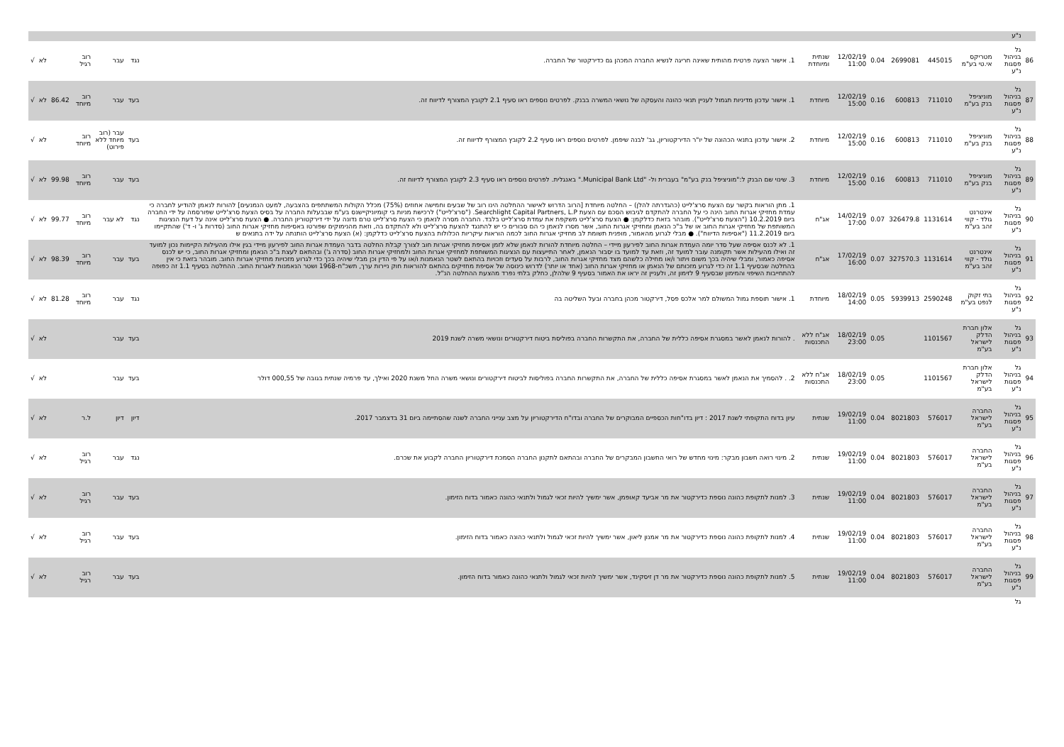| | נ"ע | | | | | | | | | | | | | |
| 86 | גל בניהול פסגות נ"ע | מטריקס אי.טי בע"מ | 445015 | 2699081 | 0.04 | 12/02/19 11:00 | שנתית ומיוחדת | 1. אישור הצעה פרטית מהותית שאינה חריגה לנשיא החברה המכהן גם כדירקטור של החברה. | נגד | עבר | רוב רגיל | | לא | √ |
| 87 | גל בניהול פסגות נ"ע | מוניציפל בנק בע"מ | 711010 | 600813 | 0.16 | 12/02/19 15:00 | מיוחדת | 1. אישור עדכון מדיניות תגמול לעניין תנאי כהונה והעסקה של נושאי המשרה בבנק. לפרטים נוספים ראו סעיף 2.1 לקובץ המצורף לדיווח זה. | בעד | עבר | רוב מיוחד | 86.42 | לא | √ |
| 88 | גל בניהול פסגות נ"ע | מוניציפל בנק בע"מ | 711010 | 600813 | 0.16 | 12/02/19 15:00 | מיוחדת | 2. אישור עדכון בתנאי הכהונה של יו"ר הדירקטוריון, גב' לבנה שיפמן. לפרטים נוספים ראו סעיף 2.2 לקובץ המצורף לדיווח זה. | בעד | עבר (רוב מיוחד ללא פירוט) | רוב מיוחד | | לא | √ |
| 89 | גל בניהול פסגות נ"ע | מוניציפל בנק בע"מ | 711010 | 600813 | 0.16 | 12/02/19 15:00 | מיוחדת | 3. שינוי שם הבנק ל:"מוניציפל בנק בע"מ" בעברית ול- "Municipal Bank Ltd." באנגלית. לפרטים נוספים ראו סעיף 2.3 לקובץ המצורף לדיווח זה. | בעד | עבר | רוב מיוחד | 99.98 | לא | √ |
| 90 | גל בניהול פסגות נ"ע | אינטרנט גולד - קווי זהב בע"מ | 1131614 | 326479.8 | 0.07 | 14/02/19 17:00 | אג"ח | 1. מתן הוראות בקשר עם הצעת סרצ'לייט (כהגדרתה להלן) – החלטה מיוחדת [הרוב הדרוש לאישור ההחלטה הינו רוב של שבעים וחמישה אחוזים (75%) מכלל הקולות המשתתפים בהצבעה, למעט הנמנעים] להורות לנאמן להודיע לחברה כי עמדת מחזיקי אגרות החוב הינה כי על החברה להתקדם לגיבוש הסכם עם הצעת Searchlight Capital Partners, L.P. ("סרצ'לייט") לרכישת מניות בי קומיוניקיישנס בע"מ שבבעלות החברה על בסיס הצעת סרצ'לייט שפורסמה על ידי החברה ביום 10.2.2019 ("הצעת סרצ'לייט"). מובהר בזאת כדלקמן: ● הצעת סרצ'לייט משקפת את עמדת סרצ'לייט בלבד. החברה מסרה לנאמן כי הצעת סרצ'לייט טרם נדונה על ידי דירקטוריון החברה. ● הצעת סרצ'לייט אינה על דעת הנציגות המשותפת של מחזיקי אגרות החוב או של ב"כ הנאמן ומחזיקי אגרות החוב, אשר מסרו לנאמן כי הם סבורים כי יש להתנגד להצעת סרצ'לייט ולא להתקדם בה, וזאת מהנימוקים שפורטו באסיפות מחזיקי אגרות החוב (סדרות ג' ו- ד') שהתקיימו ביום 11.2.2019 ("אסיפות הדיווח"). ● מבלי לגרוע מהאמור, מופנית תשומת לב מחזיקי אגרות החוב לכמה הוראות עיקריות הכלולות בהצעת סרצ'לייט כדלקמן: (א) הצעת סרצ'לייט הותנתה על ידה בתנאים ש | נגד | לא עבר | רוב מיוחד | 99.77 | לא | √ |
| 91 | גל בניהול פסגות נ"ע | אינטרנט גולד - קווי זהב בע"מ | 1131614 | 327570.3 | 0.07 | 17/02/19 16:00 | אג"ח | 1. לא לכנס אסיפה שעל סדר יומה העמדת אגרות החוב לפירעון מיידי – החלטה מיוחדת להורות לנאמן שלא לזמן אסיפת מחזיקי אגרות חוב לצורך קבלת החלטה בדבר העמדת אגרות החוב לפירעון מיידי בגין אילו מהעילות הקיימות נכון למועד זה ואילו מהעילות אשר תקומנה עובר למועד זה, וזאת עד למועד בו יסבור הנאמן, לאחר התייעצות עם הנציגות המשותפת למחזיקי אגרות החוב ולמחזיקי אגרות החוב (סדרה ג') ובהתאם לעצת ב"כ הנאמן ומחזיקי אגרות החוב, כי יש לכנס אסיפה כאמור, ומבלי שיהיה בכך משום ויתור ו/או מחילה כלשהם מצד מחזיקי אגרות החוב, לרבות על סעדים וזכויות בהתאם לשטר הנאמנות ו/או על פי הדין וכן מבלי שיהיה בכך כדי לגרוע מזכויות מחזיקי אגרות החוב. מובהר בזאת כי אין בהחלטה שבסעיף 1.1 זה כדי לגרוע מזכותם של הנאמן או מחזיקי אגרות החוב (אחד או יותר) לדרוש כינוסה של אסיפת מחזיקים בהתאם להוראות חוק ניירות ערך, תשכ"ח-1968 ושטר הנאמנות לאגרות החוב. ההחלטה בסעיף 1.1 זה כפופה להתחייבות השיפוי והמימון שבסעיף 9 לזימון זה, ולעניין זה יראו את האמור בסעיף 9 שלהלן, כחלק בלתי נפרד מהצעת ההחלטה הנ"ל. | בעד | עבר | רוב מיוחד | 98.39 | לא | √ |
| 92 | גל בניהול פסגות נ"ע | בתי זקוק לנפט בע"מ | 2590248 | 5939913 | 0.05 | 18/02/19 14:00 | מיוחדת | 1. אישור תוספת גמול המשולם למר אלכס פסל, דירקטור מכהן בחברה ובעל השליטה בה | נגד | עבר | רוב מיוחד | 81.28 | לא | √ |
| 93 | גל בניהול פסגות נ"ע | אלון חברת הדלק לישראל בע"מ | 1101567 | | 0.05 | 18/02/19 23:00 | אג"ח ללא התכנסות | . להורות לנאמן לאשר במסגרת אסיפה כללית של החברה, את התקשרות החברה בפוליסת ביטוח דירקטורים ונושאי משרה לשנת 2019 | בעד | עבר | | | לא | √ |
| 94 | גל בניהול פסגות נ"ע | אלון חברת הדלק לישראל בע"מ | 1101567 | | 0.05 | 18/02/19 23:00 | אג"ח ללא התכנסות | 2. . להסמיך את הנאמן לאשר במסגרת אסיפה כללית של החברה, את התקשרות החברה בפוליסות לביטוח דירקטורים ונושאי משרה החל משנת 2020 ואילך, עד פרמיה שנתית בגובה של 000,55 דולר | בעד | עבר | | | לא | √ |
| 95 | גל בניהול פסגות נ"ע | החברה לישראל בע"מ | 576017 | 8021803 | 0.04 | 19/02/19 11:00 | שנתית | עיון בדוח התקופתי לשנת 2017 : דיון בדו"חות הכספיים המבוקרים של החברה ובדו"ח הדירקטוריון על מצב ענייני החברה לשנה שהסתיימה ביום 31 בדצמבר 2017. | דיון | דיון | ל.ר | | לא | √ |
| 96 | גל בניהול פסגות נ"ע | החברה לישראל בע"מ | 576017 | 8021803 | 0.04 | 19/02/19 11:00 | שנתית | 2. מינוי רואה חשבון מבקר: מינוי מחדש של רואי החשבון המבקרים של החברה ובהתאם לתקנון החברה הסמכת דירקטוריון החברה לקבוע את שכרם. | נגד | עבר | רוב רגיל | | לא | √ |
| 97 | גל בניהול פסגות נ"ע | החברה לישראל בע"מ | 576017 | 8021803 | 0.04 | 19/02/19 11:00 | שנתית | 3. למנות לתקופת כהונה נוספת כדירקטור את מר אביעד קאופמן, אשר ימשיך להיות זכאי לגמול ולתנאי כהונה כאמור בדוח הזימון. | בעד | עבר | רוב רגיל | | לא | √ |
| 98 | גל בניהול פסגות נ"ע | החברה לישראל בע"מ | 576017 | 8021803 | 0.04 | 19/02/19 11:00 | שנתית | 4. למנות לתקופת כהונה נוספת כדירקטור את מר אמנון ליאון, אשר ימשיך להיות זכאי לגמול ולתנאי כהונה כאמור בדוח הזימון. | בעד | עבר | רוב רגיל | | לא | √ |
| 99 | גל בניהול פסגות נ"ע | החברה לישראל בע"מ | 576017 | 8021803 | 0.04 | 19/02/19 11:00 | שנתית | 5. למנות לתקופת כהונה נוספת כדירקטור את מר דן זיסקינד, אשר ימשיך להיות זכאי לגמול ולתנאי כהונה כאמור בדוח הזימון. | בעד | עבר | רוב רגיל | | לא | √ |
| | גל | | | | | | | | | | | | | |